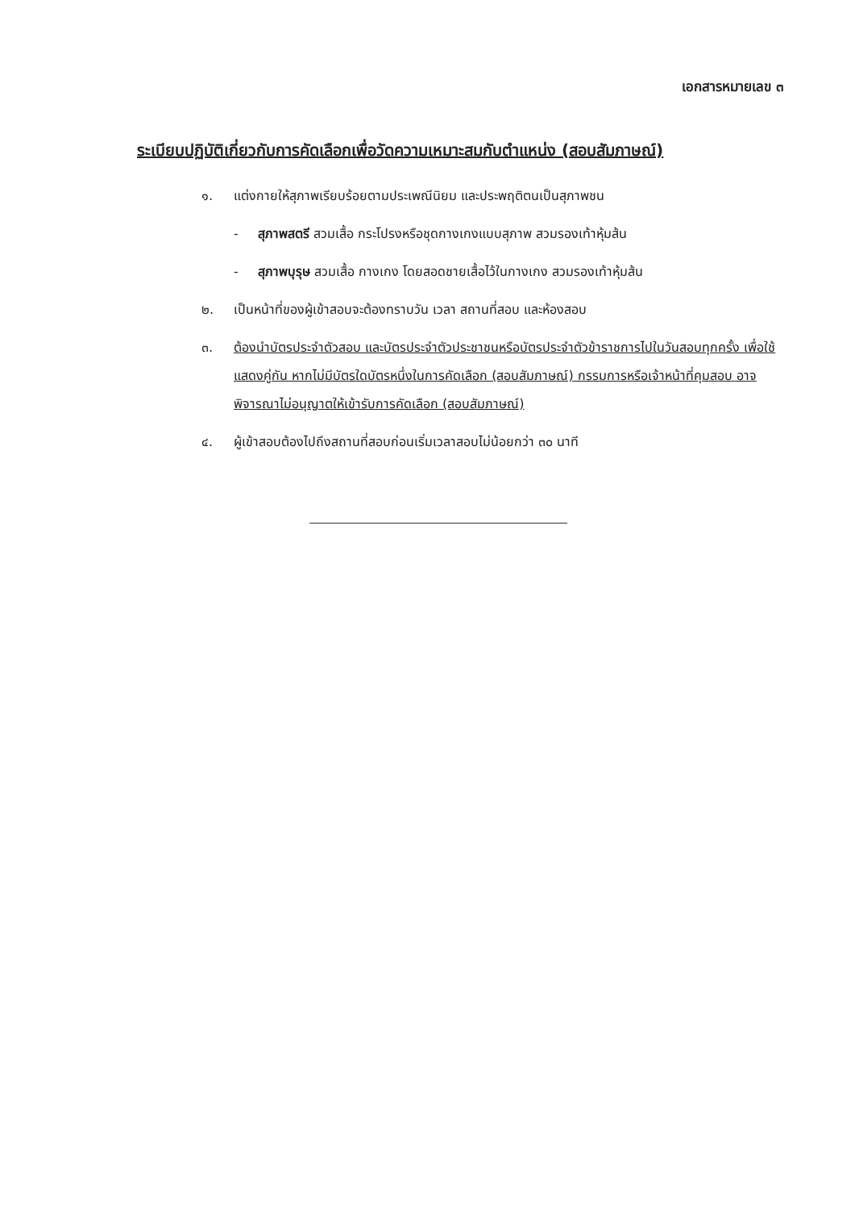เอกสารหมายเลข ๓
ระเบียบปฏิบัติเกี่ยวกับการคัดเลือกเพื่อวัดความเหมาะสมกับตำแหน่ง (สอบสัมภาษณ์)
๑. แต่งกายให้สุภาพเรียบร้อยตามประเพณีนิยม และประพฤติตนเป็นสุภาพชน
- สุภาพสตรี สวมเสื้อ กระโปรงหรือชุดกางเกงแบบสุภาพ สวมรองเท้าหุ้มส้น
- สุภาพบุรุษ สวมเสื้อ กางเกง โดยสอดชายเสื้อไว้ในกางเกง สวมรองเท้าหุ้มส้น
๒. เป็นหน้าที่ของผู้เข้าสอบจะต้องทราบวัน เวลา สถานที่สอบ และห้องสอบ
๓. ต้องนำบัตรประจำตัวสอบ และบัตรประจำตัวประชาชนหรือบัตรประจำตัวข้าราชการไปในวันสอบทุกครั้ง เพื่อใช้แสดงคู่กัน หากไม่มีบัตรใดบัตรหนึ่งในการคัดเลือก (สอบสัมภาษณ์) กรรมการหรือเจ้าหน้าที่คุมสอบ อาจพิจารณาไม่อนุญาตให้เข้ารับการคัดเลือก (สอบสัมภาษณ์)
๔. ผู้เข้าสอบต้องไปถึงสถานที่สอบก่อนเริ่มเวลาสอบไม่น้อยกว่า ๓๐ นาที